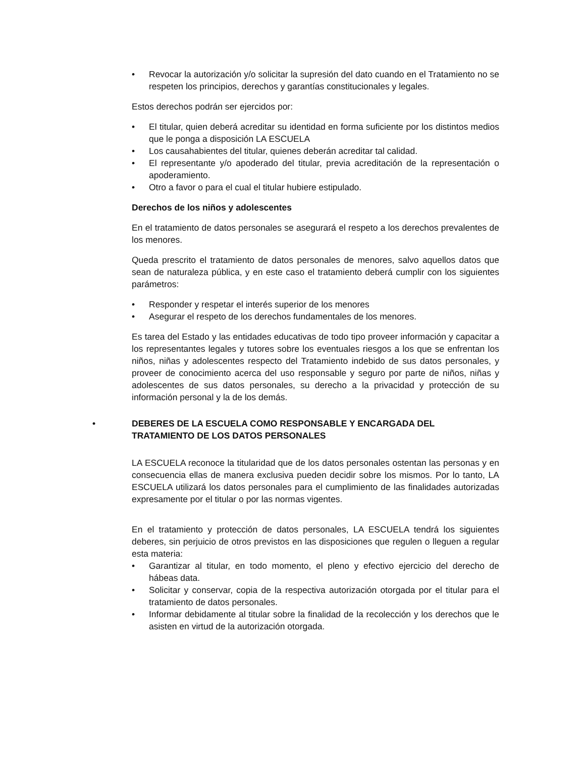• Revocar la autorización y/o solicitar la supresión del dato cuando en el Tratamiento no se respeten los principios, derechos y garantías constitucionales y legales.
Estos derechos podrán ser ejercidos por:
• El titular, quien deberá acreditar su identidad en forma suficiente por los distintos medios que le ponga a disposición LA ESCUELA
• Los causahabientes del titular, quienes deberán acreditar tal calidad.
• El representante y/o apoderado del titular, previa acreditación de la representación o apoderamiento.
• Otro a favor o para el cual el titular hubiere estipulado.
Derechos de los niños y adolescentes
En el tratamiento de datos personales se asegurará el respeto a los derechos prevalentes de los menores.
Queda prescrito el tratamiento de datos personales de menores, salvo aquellos datos que sean de naturaleza pública, y en este caso el tratamiento deberá cumplir con los siguientes parámetros:
• Responder y respetar el interés superior de los menores
• Asegurar el respeto de los derechos fundamentales de los menores.
Es tarea del Estado y las entidades educativas de todo tipo proveer información y capacitar a los representantes legales y tutores sobre los eventuales riesgos a los que se enfrentan los niños, niñas y adolescentes respecto del Tratamiento indebido de sus datos personales, y proveer de conocimiento acerca del uso responsable y seguro por parte de niños, niñas y adolescentes de sus datos personales, su derecho a la privacidad y protección de su información personal y la de los demás.
• DEBERES DE LA ESCUELA COMO RESPONSABLE Y ENCARGADA DEL TRATAMIENTO DE LOS DATOS PERSONALES
LA ESCUELA reconoce la titularidad que de los datos personales ostentan las personas y en consecuencia ellas de manera exclusiva pueden decidir sobre los mismos. Por lo tanto, LA ESCUELA utilizará los datos personales para el cumplimiento de las finalidades autorizadas expresamente por el titular o por las normas vigentes.
En el tratamiento y protección de datos personales, LA ESCUELA tendrá los siguientes deberes, sin perjuicio de otros previstos en las disposiciones que regulen o lleguen a regular esta materia:
• Garantizar al titular, en todo momento, el pleno y efectivo ejercicio del derecho de hábeas data.
• Solicitar y conservar, copia de la respectiva autorización otorgada por el titular para el tratamiento de datos personales.
• Informar debidamente al titular sobre la finalidad de la recolección y los derechos que le asisten en virtud de la autorización otorgada.